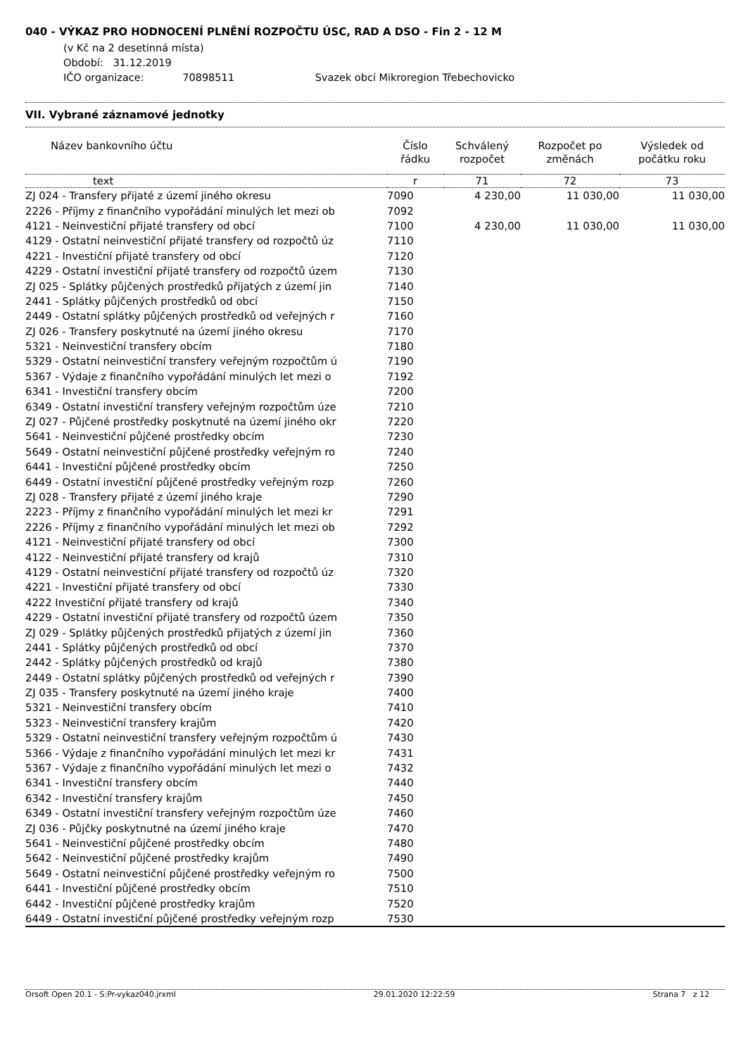040 - VÝKAZ PRO HODNOCENÍ PLNĚNÍ ROZPOČTU ÚSC, RAD A DSO - Fin 2 - 12 M
(v Kč na 2 desetinná místa)
Období: 31.12.2019
IČO organizace: 70898511 Svazek obcí Mikroregion Třebechovicko
VII. Vybrané záznamové jednotky
| Název bankovního účtu | Číslo řádku | Schválený rozpočet | Rozpočet po změnách | Výsledek od počátku roku |
| --- | --- | --- | --- | --- |
| text | r | 71 | 72 | 73 |
| ZJ 024 - Transfery přijaté z území jiného okresu | 7090 | 4 230,00 | 11 030,00 | 11 030,00 |
| 2226 - Příjmy z finančního vypořádání minulých let mezi ob | 7092 | | | |
| 4121 - Neinvestiční přijaté transfery od obcí | 7100 | 4 230,00 | 11 030,00 | 11 030,00 |
| 4129 - Ostatní neinvestiční přijaté transfery od rozpočtů úz | 7110 | | | |
| 4221 - Investiční přijaté transfery od obcí | 7120 | | | |
| 4229 - Ostatní investiční přijaté transfery od rozpočtů územ | 7130 | | | |
| ZJ 025 - Splátky půjčených prostředků přijatých z území jin | 7140 | | | |
| 2441 - Splátky půjčených prostředků od obcí | 7150 | | | |
| 2449 - Ostatní splátky půjčených prostředků od veřejných r | 7160 | | | |
| ZJ 026 - Transfery poskytnuté na území jiného okresu | 7170 | | | |
| 5321 - Neinvestiční transfery obcím | 7180 | | | |
| 5329 - Ostatní neinvestiční transfery veřejným rozpočtům ú | 7190 | | | |
| 5367 - Výdaje z finančního vypořádání minulých let mezi o | 7192 | | | |
| 6341 - Investiční transfery obcím | 7200 | | | |
| 6349 - Ostatní investiční transfery veřejným rozpočtům úze | 7210 | | | |
| ZJ 027 - Půjčené prostředky poskytnuté na území jiného okr | 7220 | | | |
| 5641 - Neinvestiční půjčené prostředky obcím | 7230 | | | |
| 5649 - Ostatní neinvestiční půjčené prostředky veřejným ro | 7240 | | | |
| 6441 - Investiční půjčené prostředky obcím | 7250 | | | |
| 6449 - Ostatní investiční půjčené prostředky veřejným rozp | 7260 | | | |
| ZJ 028 - Transfery přijaté z území jiného kraje | 7290 | | | |
| 2223 - Příjmy z finančního vypořádání minulých let mezi kr | 7291 | | | |
| 2226 - Příjmy z finančního vypořádání minulých let mezi ob | 7292 | | | |
| 4121 - Neinvestiční přijaté transfery od obcí | 7300 | | | |
| 4122 - Neinvestiční přijaté transfery od krajů | 7310 | | | |
| 4129 - Ostatní neinvestiční přijaté transfery od rozpočtů úz | 7320 | | | |
| 4221 - Investiční přijaté transfery od obcí | 7330 | | | |
| 4222 Investiční přijaté transfery od krajů | 7340 | | | |
| 4229 - Ostatní investiční přijaté transfery od rozpočtů územ | 7350 | | | |
| ZJ 029 - Splátky půjčených prostředků přijatých z území jin | 7360 | | | |
| 2441 - Splátky půjčených prostředků od obcí | 7370 | | | |
| 2442 - Splátky půjčených prostředků od krajů | 7380 | | | |
| 2449 - Ostatní splátky půjčených prostředků od veřejných r | 7390 | | | |
| ZJ 035 - Transfery poskytnuté na území jiného kraje | 7400 | | | |
| 5321 - Neinvestiční transfery obcím | 7410 | | | |
| 5323 - Neinvestiční transfery krajům | 7420 | | | |
| 5329 - Ostatní neinvestiční transfery veřejným rozpočtům ú | 7430 | | | |
| 5366 - Výdaje z finančního vypořádání minulých let mezi kr | 7431 | | | |
| 5367 - Výdaje z finančního vypořádání minulých let mezi o | 7432 | | | |
| 6341 - Investiční transfery obcím | 7440 | | | |
| 6342 - Investiční transfery krajům | 7450 | | | |
| 6349 - Ostatní investiční transfery veřejným rozpočtům úze | 7460 | | | |
| ZJ 036 - Půjčky poskytnutné na území jiného kraje | 7470 | | | |
| 5641 - Neinvestiční půjčené prostředky obcím | 7480 | | | |
| 5642 - Neinvestiční půjčené prostředky krajům | 7490 | | | |
| 5649 - Ostatní neinvestiční půjčené prostředky veřejným ro | 7500 | | | |
| 6441 - Investiční půjčené prostředky obcím | 7510 | | | |
| 6442 - Investiční půjčené prostředky krajům | 7520 | | | |
| 6449 - Ostatní investiční půjčené prostředky veřejným rozp | 7530 | | | |
Orsoft Open 20.1 - S:Pr-vykaz040.jrxml 29.01.2020 12:22:59 Strana 7 z 12